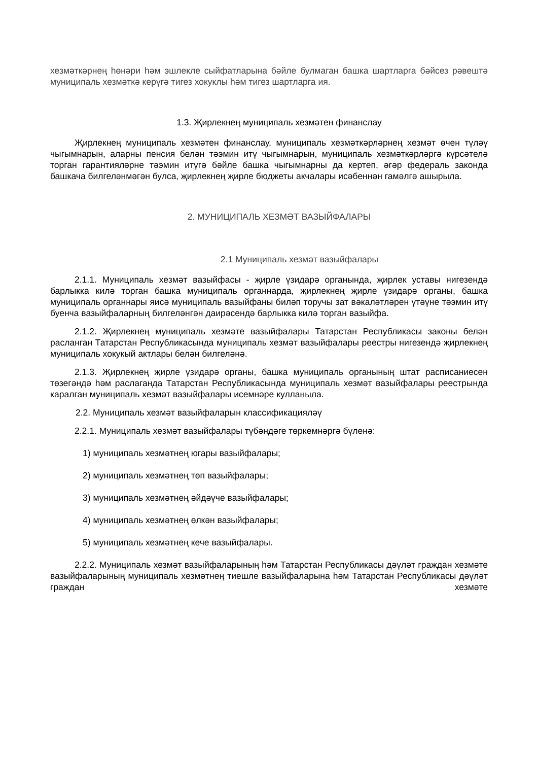хезмәткәрнең һөнәри һәм эшлекле сыйфатларына бәйле булмаган башка шартларга бәйсез рәвештә муниципаль хезмәткә керүгә тигез хокуклы һәм тигез шартларга ия.
1.3. Җирлекнең муниципаль хезмәтен финанслау
Җирлекнең муниципаль хезмәтен финанслау, муниципаль хезмәткәрләрнең хезмәт өчен түләү чыгымнарын, аларны пенсия белән тәэмин итү чыгымнарын, муниципаль хезмәткәрләргә күрсәтелә торган гарантияләрне тәэмин итүгә бәйле башка чыгымнарны да кертеп, әгәр федераль законда башкача билгеләнмәгән булса, җирлекнең җирле бюджеты акчалары исәбеннән гамәлгә ашырыла.
2. МУНИЦИПАЛЬ ХЕЗМӘТ ВАЗЫЙФАЛАРЫ
2.1 Муниципаль хезмәт вазыйфалары
2.1.1. Муниципаль хезмәт вазыйфасы - җирле үзидарә органында, җирлек уставы нигезендә барлыкка килә торган башка муниципаль органнарда, җирлекнең җирле үзидарә органы, башка муниципаль органнары яисә муниципаль вазыйфаны биләп торучы зат вәкаләтләрен үтәүне тәэмин итү буенча вазыйфаларның билгеләнгән даирәсендә барлыкка килә торган вазыйфа.
2.1.2. Җирлекнең муниципаль хезмәте вазыйфалары Татарстан Республикасы законы белән расланган Татарстан Республикасында муниципаль хезмәт вазыйфалары реестры нигезендә җирлекнең муниципаль хокукый актлары белән билгеләнә.
2.1.3. Җирлекнең җирле үзидарә органы, башка муниципаль органының штат расписаниесен төзегәндә һәм раслаганда Татарстан Республикасында муниципаль хезмәт вазыйфалары реестрында каралган муниципаль хезмәт вазыйфалары исемнәре кулланыла.
2.2. Муниципаль хезмәт вазыйфаларын классификацияләү
2.2.1. Муниципаль хезмәт вазыйфалары түбәндәге төркемнәргә бүленә:
1) муниципаль хезмәтнең югары вазыйфалары;
2) муниципаль хезмәтнең төп вазыйфалары;
3) муниципаль хезмәтнең әйдәүче вазыйфалары;
4) муниципаль хезмәтнең өлкән вазыйфалары;
5) муниципаль хезмәтнең кече вазыйфалары.
2.2.2. Муниципаль хезмәт вазыйфаларының һәм Татарстан Республикасы дәүләт граждан хезмәте вазыйфаларының муниципаль хезмәтнең тиешле вазыйфаларына һәм Татарстан Республикасы дәүләт граждан хезмәте